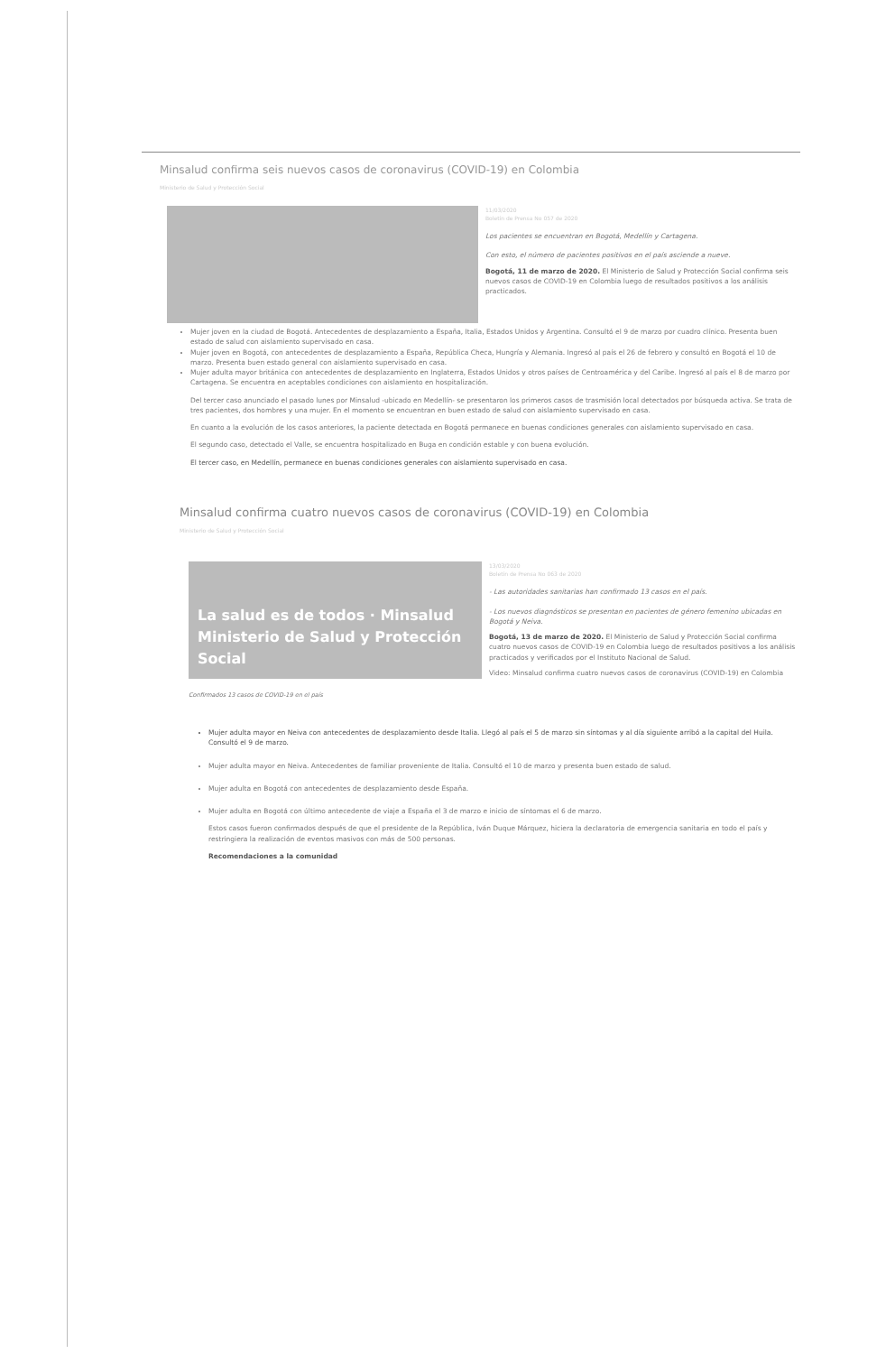Minsalud confirma seis nuevos casos de coronavirus (COVID-19) en Colombia
Ministerio de Salud y Protección Social
11/03/2020
Boletín de Prensa No 057 de 2020
Los pacientes se encuentran en Bogotá, Medellín y Cartagena.
Con esto, el número de pacientes positivos en el país asciende a nueve.
Bogotá, 11 de marzo de 2020. El Ministerio de Salud y Protección Social confirma seis nuevos casos de COVID-19 en Colombia luego de resultados positivos a los análisis practicados.
Mujer joven en la ciudad de Bogotá. Antecedentes de desplazamiento a España, Italia, Estados Unidos y Argentina. Consultó el 9 de marzo por cuadro clínico. Presenta buen estado de salud con aislamiento supervisado en casa.
Mujer joven en Bogotá, con antecedentes de desplazamiento a España, República Checa, Hungría y Alemania. Ingresó al país el 26 de febrero y consultó en Bogotá el 10 de marzo. Presenta buen estado general con aislamiento supervisado en casa.
Mujer adulta mayor británica con antecedentes de desplazamiento en Inglaterra, Estados Unidos y otros países de Centroamérica y del Caribe. Ingresó al país el 8 de marzo por Cartagena. Se encuentra en aceptables condiciones con aislamiento en hospitalización.
Del tercer caso anunciado el pasado lunes por Minsalud -ubicado en Medellín- se presentaron los primeros casos de trasmisión local detectados por búsqueda activa. Se trata de tres pacientes, dos hombres y una mujer. En el momento se encuentran en buen estado de salud con aislamiento supervisado en casa.
En cuanto a la evolución de los casos anteriores, la paciente detectada en Bogotá permanece en buenas condiciones generales con aislamiento supervisado en casa.
El segundo caso, detectado el Valle, se encuentra hospitalizado en Buga en condición estable y con buena evolución.
El tercer caso, en Medellín, permanece en buenas condiciones generales con aislamiento supervisado en casa.
Minsalud confirma cuatro nuevos casos de coronavirus (COVID-19) en Colombia
Ministerio de Salud y Protección Social
La salud es de todos · Minsalud
Ministerio de Salud y Protección Social
Confirmados 13 casos de COVID-19 en el país
13/03/2020
Boletín de Prensa No 063 de 2020
- Las autoridades sanitarias han confirmado 13 casos en el país.
- Los nuevos diagnósticos se presentan en pacientes de género femenino ubicadas en Bogotá y Neiva.
Bogotá, 13 de marzo de 2020. El Ministerio de Salud y Protección Social confirma cuatro nuevos casos de COVID-19 en Colombia luego de resultados positivos a los análisis practicados y verificados por el Instituto Nacional de Salud.
Video: Minsalud confirma cuatro nuevos casos de coronavirus (COVID-19) en Colombia
Mujer adulta mayor en Neiva con antecedentes de desplazamiento desde Italia. Llegó al país el 5 de marzo sin síntomas y al día siguiente arribó a la capital del Huila. Consultó el 9 de marzo.
Mujer adulta mayor en Neiva. Antecedentes de familiar proveniente de Italia. Consultó el 10 de marzo y presenta buen estado de salud.
Mujer adulta en Bogotá con antecedentes de desplazamiento desde España.
Mujer adulta en Bogotá con último antecedente de viaje a España el 3 de marzo e inicio de síntomas el 6 de marzo.
Estos casos fueron confirmados después de que el presidente de la República, Iván Duque Márquez, hiciera la declaratoria de emergencia sanitaria en todo el país y restringiera la realización de eventos masivos con más de 500 personas.
Recomendaciones a la comunidad